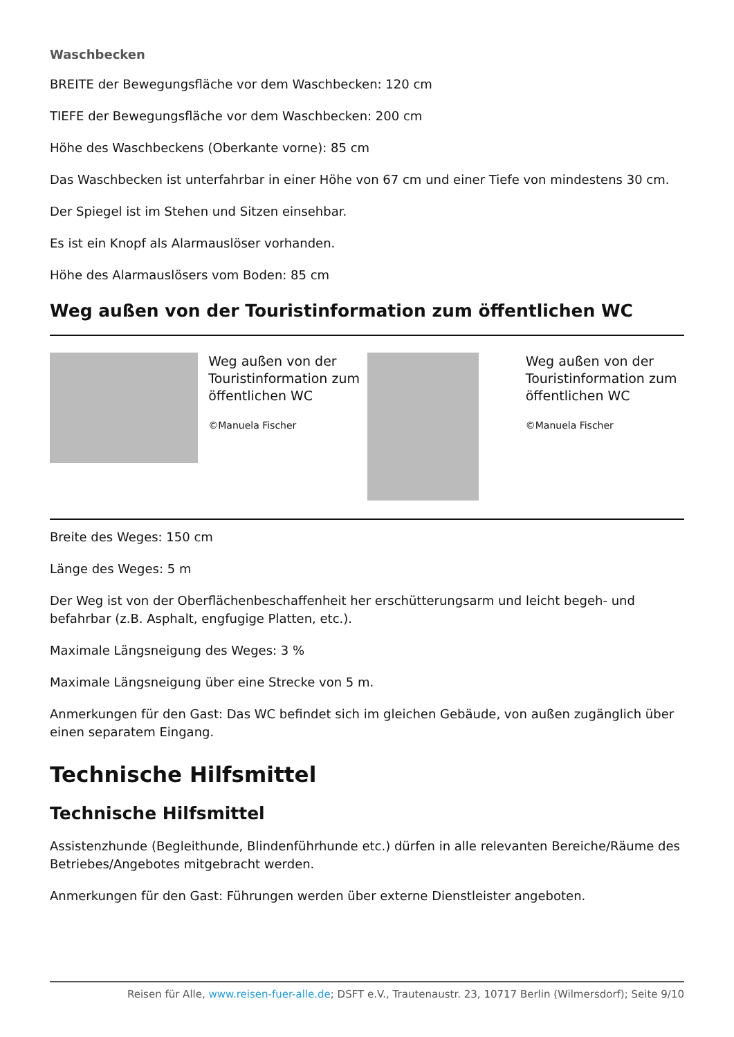Waschbecken
BREITE der Bewegungsfläche vor dem Waschbecken: 120 cm
TIEFE der Bewegungsfläche vor dem Waschbecken: 200 cm
Höhe des Waschbeckens (Oberkante vorne): 85 cm
Das Waschbecken ist unterfahrbar in einer Höhe von 67 cm und einer Tiefe von mindestens 30 cm.
Der Spiegel ist im Stehen und Sitzen einsehbar.
Es ist ein Knopf als Alarmauslöser vorhanden.
Höhe des Alarmauslösers vom Boden: 85 cm
Weg außen von der Touristinformation zum öffentlichen WC
| | Weg außen von der Touristinformation zum öffentlichen WC ©Manuela Fischer | | Weg außen von der Touristinformation zum öffentlichen WC ©Manuela Fischer |
Breite des Weges: 150 cm
Länge des Weges: 5 m
Der Weg ist von der Oberflächenbeschaffenheit her erschütterungsarm und leicht begeh- und befahrbar (z.B. Asphalt, engfugige Platten, etc.).
Maximale Längsneigung des Weges: 3 %
Maximale Längsneigung über eine Strecke von 5 m.
Anmerkungen für den Gast: Das WC befindet sich im gleichen Gebäude, von außen zugänglich über einen separatem Eingang.
Technische Hilfsmittel
Technische Hilfsmittel
Assistenzhunde (Begleithunde, Blindenführhunde etc.) dürfen in alle relevanten Bereiche/Räume des Betriebes/Angebotes mitgebracht werden.
Anmerkungen für den Gast: Führungen werden über externe Dienstleister angeboten.
Reisen für Alle, www.reisen-fuer-alle.de; DSFT e.V., Trautenaustr. 23, 10717 Berlin (Wilmersdorf); Seite 9/10